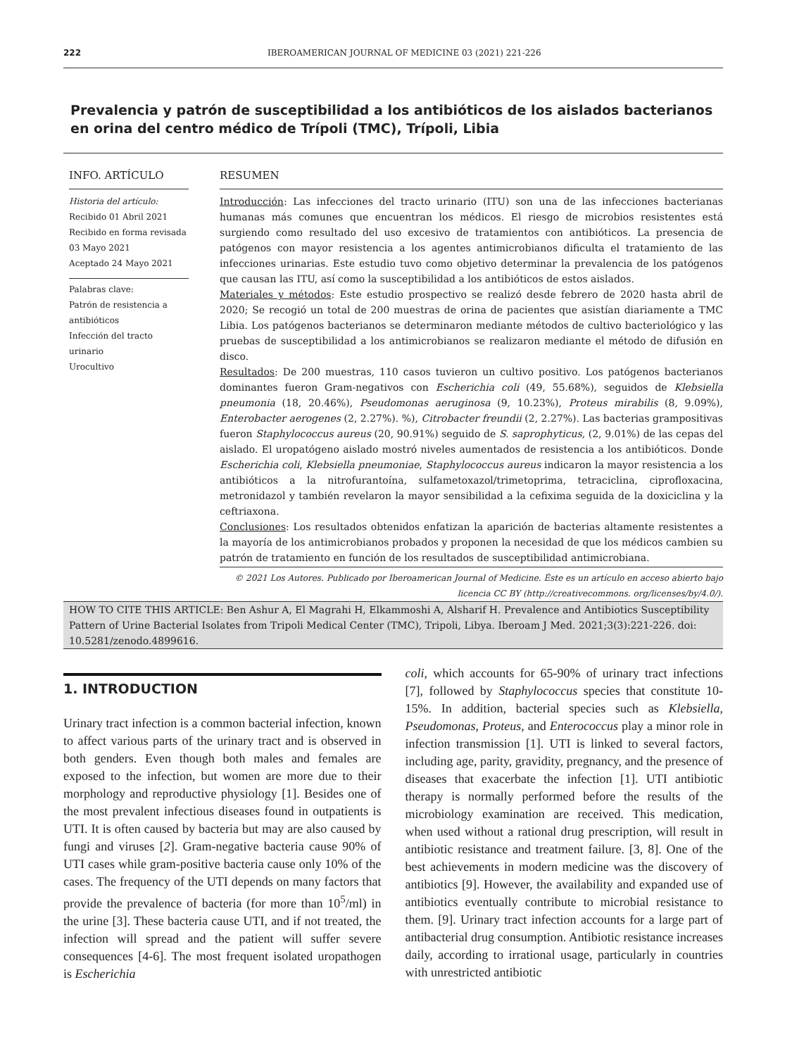222 IBEROAMERICAN JOURNAL OF MEDICINE 03 (2021) 221-226
Prevalencia y patrón de susceptibilidad a los antibióticos de los aislados bacterianos en orina del centro médico de Trípoli (TMC), Trípoli, Libia
INFO. ARTÍCULO
Historia del artículo:
Recibido 01 Abril 2021
Recibido en forma revisada 03 Mayo 2021
Aceptado 24 Mayo 2021
Palabras clave:
Patrón de resistencia a antibióticos
Infección del tracto urinario
Urocultivo
RESUMEN
Introducción: Las infecciones del tracto urinario (ITU) son una de las infecciones bacterianas humanas más comunes que encuentran los médicos. El riesgo de microbios resistentes está surgiendo como resultado del uso excesivo de tratamientos con antibióticos. La presencia de patógenos con mayor resistencia a los agentes antimicrobianos dificulta el tratamiento de las infecciones urinarias. Este estudio tuvo como objetivo determinar la prevalencia de los patógenos que causan las ITU, así como la susceptibilidad a los antibióticos de estos aislados.
Materiales y métodos: Este estudio prospectivo se realizó desde febrero de 2020 hasta abril de 2020; Se recogió un total de 200 muestras de orina de pacientes que asistían diariamente a TMC Libia. Los patógenos bacterianos se determinaron mediante métodos de cultivo bacteriológico y las pruebas de susceptibilidad a los antimicrobianos se realizaron mediante el método de difusión en disco.
Resultados: De 200 muestras, 110 casos tuvieron un cultivo positivo. Los patógenos bacterianos dominantes fueron Gram-negativos con Escherichia coli (49, 55.68%), seguidos de Klebsiella pneumonia (18, 20.46%), Pseudomonas aeruginosa (9, 10.23%), Proteus mirabilis (8, 9.09%), Enterobacter aerogenes (2, 2.27%). %), Citrobacter freundii (2, 2.27%). Las bacterias grampositivas fueron Staphylococcus aureus (20, 90.91%) seguido de S. saprophyticus, (2, 9.01%) de las cepas del aislado. El uropatógeno aislado mostró niveles aumentados de resistencia a los antibióticos. Donde Escherichia coli, Klebsiella pneumoniae, Staphylococcus aureus indicaron la mayor resistencia a los antibióticos a la nitrofurantoína, sulfametoxazol/trimetoprima, tetraciclina, ciprofloxacina, metronidazol y también revelaron la mayor sensibilidad a la cefixima seguida de la doxiciclina y la ceftriaxona.
Conclusiones: Los resultados obtenidos enfatizan la aparición de bacterias altamente resistentes a la mayoría de los antimicrobianos probados y proponen la necesidad de que los médicos cambien su patrón de tratamiento en función de los resultados de susceptibilidad antimicrobiana.
© 2021 Los Autores. Publicado por Iberoamerican Journal of Medicine. Éste es un artículo en acceso abierto bajo licencia CC BY (http://creativecommons. org/licenses/by/4.0/).
HOW TO CITE THIS ARTICLE: Ben Ashur A, El Magrahi H, Elkammoshi A, Alsharif H. Prevalence and Antibiotics Susceptibility Pattern of Urine Bacterial Isolates from Tripoli Medical Center (TMC), Tripoli, Libya. Iberoam J Med. 2021;3(3):221-226. doi: 10.5281/zenodo.4899616.
1. INTRODUCTION
Urinary tract infection is a common bacterial infection, known to affect various parts of the urinary tract and is observed in both genders. Even though both males and females are exposed to the infection, but women are more due to their morphology and reproductive physiology [1]. Besides one of the most prevalent infectious diseases found in outpatients is UTI. It is often caused by bacteria but may are also caused by fungi and viruses [2]. Gram-negative bacteria cause 90% of UTI cases while gram-positive bacteria cause only 10% of the cases. The frequency of the UTI depends on many factors that provide the prevalence of bacteria (for more than 10<sup>5</sup>/ml) in the urine [3]. These bacteria cause UTI, and if not treated, the infection will spread and the patient will suffer severe consequences [4-6]. The most frequent isolated uropathogen is Escherichia
coli, which accounts for 65-90% of urinary tract infections [7], followed by Staphylococcus species that constitute 10-15%. In addition, bacterial species such as Klebsiella, Pseudomonas, Proteus, and Enterococcus play a minor role in infection transmission [1]. UTI is linked to several factors, including age, parity, gravidity, pregnancy, and the presence of diseases that exacerbate the infection [1]. UTI antibiotic therapy is normally performed before the results of the microbiology examination are received. This medication, when used without a rational drug prescription, will result in antibiotic resistance and treatment failure. [3, 8]. One of the best achievements in modern medicine was the discovery of antibiotics [9]. However, the availability and expanded use of antibiotics eventually contribute to microbial resistance to them. [9]. Urinary tract infection accounts for a large part of antibacterial drug consumption. Antibiotic resistance increases daily, according to irrational usage, particularly in countries with unrestricted antibiotic